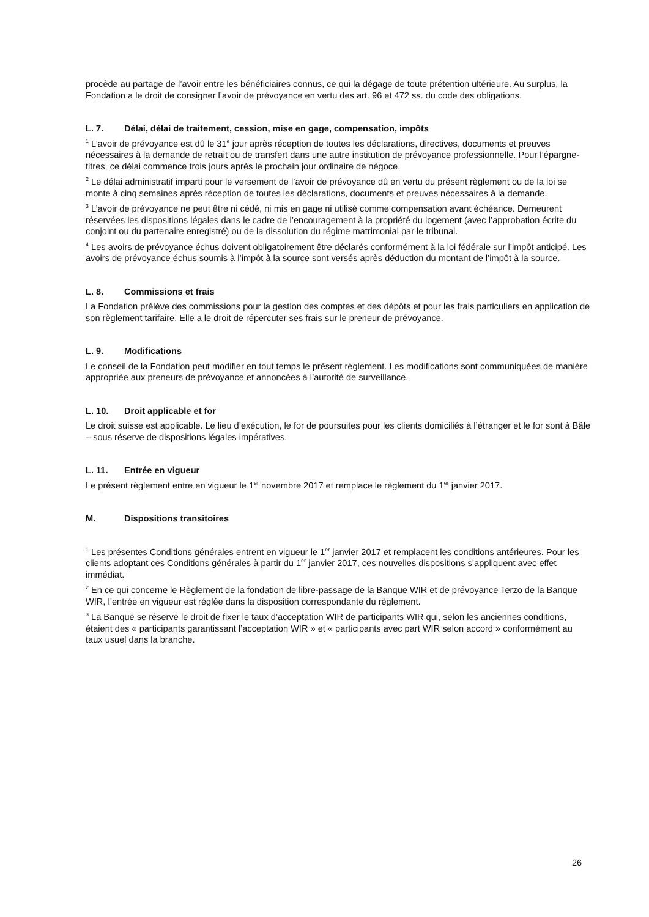procède au partage de l’avoir entre les bénéficiaires connus, ce qui la dégage de toute prétention ultérieure. Au surplus, la Fondation a le droit de consigner l’avoir de prévoyance en vertu des art. 96 et 472 ss. du code des obligations.
L. 7. Délai, délai de traitement, cession, mise en gage, compensation, impôts
<sup>1</sup> L’avoir de prévoyance est dû le 31<sup>e</sup> jour après réception de toutes les déclarations, directives, documents et preuves nécessaires à la demande de retrait ou de transfert dans une autre institution de prévoyance professionnelle. Pour l’épargne-titres, ce délai commence trois jours après le prochain jour ordinaire de négoce.
<sup>2</sup> Le délai administratif imparti pour le versement de l’avoir de prévoyance dû en vertu du présent règlement ou de la loi se monte à cinq semaines après réception de toutes les déclarations, documents et preuves nécessaires à la demande.
<sup>3</sup> L’avoir de prévoyance ne peut être ni cédé, ni mis en gage ni utilisé comme compensation avant échéance. Demeurent réservées les dispositions légales dans le cadre de l’encouragement à la propriété du logement (avec l’approbation écrite du conjoint ou du partenaire enregistré) ou de la dissolution du régime matrimonial par le tribunal.
<sup>4</sup> Les avoirs de prévoyance échus doivent obligatoirement être déclarés conformément à la loi fédérale sur l’impôt anticipé. Les avoirs de prévoyance échus soumis à l’impôt à la source sont versés après déduction du montant de l’impôt à la source.
L. 8. Commissions et frais
La Fondation prélève des commissions pour la gestion des comptes et des dépôts et pour les frais particuliers en application de son règlement tarifaire. Elle a le droit de répercuter ses frais sur le preneur de prévoyance.
L. 9. Modifications
Le conseil de la Fondation peut modifier en tout temps le présent règlement. Les modifications sont communiquées de manière appropriée aux preneurs de prévoyance et annoncées à l’autorité de surveillance.
L. 10. Droit applicable et for
Le droit suisse est applicable. Le lieu d’exécution, le for de poursuites pour les clients domiciliés à l’étranger et le for sont à Bâle – sous réserve de dispositions légales impératives.
L. 11. Entrée en vigueur
Le présent règlement entre en vigueur le 1<sup>er</sup> novembre 2017 et remplace le règlement du 1<sup>er</sup> janvier 2017.
M. Dispositions transitoires
<sup>1</sup> Les présentes Conditions générales entrent en vigueur le 1<sup>er</sup> janvier 2017 et remplacent les conditions antérieures. Pour les clients adoptant ces Conditions générales à partir du 1<sup>er</sup> janvier 2017, ces nouvelles dispositions s’appliquent avec effet immédiat.
<sup>2</sup> En ce qui concerne le Règlement de la fondation de libre-passage de la Banque WIR et de prévoyance Terzo de la Banque WIR, l’entrée en vigueur est réglée dans la disposition correspondante du règlement.
<sup>3</sup> La Banque se réserve le droit de fixer le taux d’acceptation WIR de participants WIR qui, selon les anciennes conditions, étaient des « participants garantissant l’acceptation WIR » et « participants avec part WIR selon accord » conformément au taux usuel dans la branche.
26